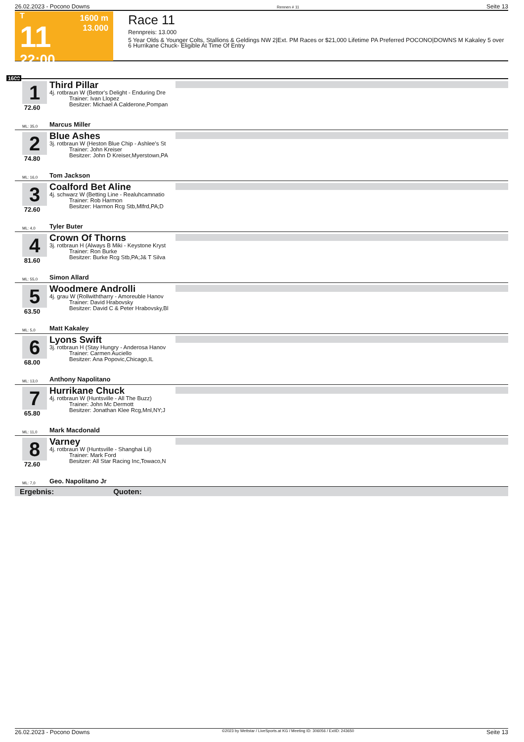26.02.2023 - Pocono Downs Rennen # 11 Seite 13
T
11
22:00
1600 m
13.000
Race 11
Rennpreis: 13.000
5 Year Olds & Younger Colts, Stallions & Geldings NW 2|Ext. PM Races or $21,000 Lifetime PA Preferred POCONO|DOWNS M Kakaley 5 over 6 Hurrikane Chuck- Eligible At Time Of Entry
1600
1
72.60
Third Pillar
4j. rotbraun W (Bettor's Delight - Enduring Dre
Trainer: Ivan Llopez
Besitzer: Michael A Calderone,Pompan
ML: 35,0 Marcus Miller
2
74.80
Blue Ashes
3j. rotbraun W (Heston Blue Chip - Ashlee's St
Trainer: John Kreiser
Besitzer: John D Kreiser,Myerstown,PA
ML: 16,0 Tom Jackson
3
72.60
Coalford Bet Aline
4j. schwarz W (Betting Line - Realuhcamnatio
Trainer: Rob Harmon
Besitzer: Harmon Rcg Stb,Mlfrd,PA;D
ML: 4,0 Tyler Buter
4
81.60
Crown Of Thorns
3j. rotbraun H (Always B Miki - Keystone Kryst
Trainer: Ron Burke
Besitzer: Burke Rcg Stb,PA;J& T Silva
ML: 55,0 Simon Allard
5
63.50
Woodmere Androlli
4j. grau W (Rollwiththarry - Amoreuble Hanov
Trainer: David Hrabovsky
Besitzer: David C & Peter Hrabovsky,Bl
ML: 5,0 Matt Kakaley
6
68.00
Lyons Swift
3j. rotbraun H (Stay Hungry - Anderosa Hanov
Trainer: Carmen Auciello
Besitzer: Ana Popovic,Chicago,IL
ML: 13,0 Anthony Napolitano
7
65.80
Hurrikane Chuck
4j. rotbraun W (Huntsville - All The Buzz)
Trainer: John Mc Dermott
Besitzer: Jonathan Klee Rcg,Mnl,NY;J
ML: 11,0 Mark Macdonald
8
72.60
Varney
4j. rotbraun W (Huntsville - Shanghai Lil)
Trainer: Mark Ford
Besitzer: All Star Racing Inc,Towaco,N
ML: 7,0 Geo. Napolitano Jr
Ergebnis: Quoten:
26.02.2023 - Pocono Downs ©2023 by Wettstar / LiveSports.at KG / Meeting ID: 306056 / ExtID: 243650 Seite 13